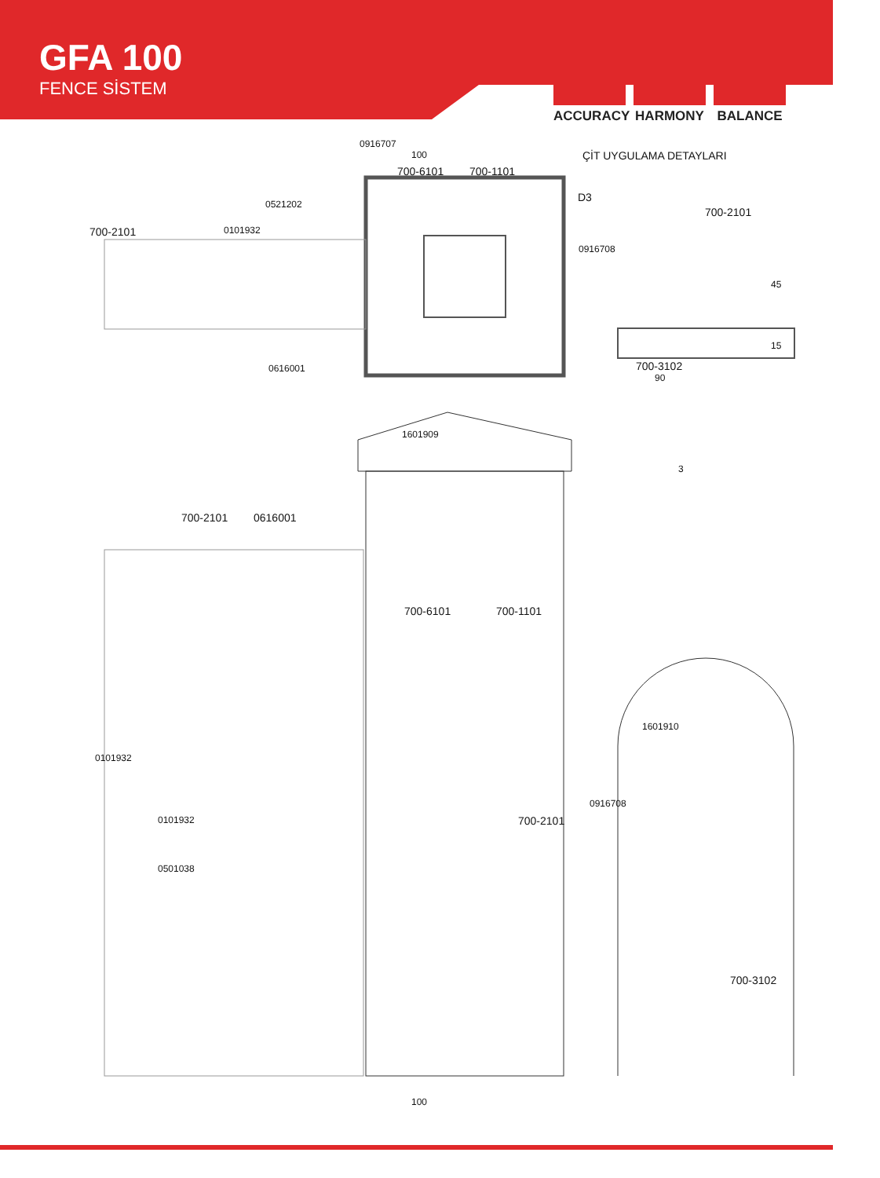GFA 100
FENCE SİSTEM
ACCURACY HARMONY BALANCE
0916707
100
700-6101 700-1101
ÇİT UYGULAMA DETAYLARI
D3
700-2101
0521202
0101932
700-2101
0916708
45
15
0616001 700-3102
90
1601909
3
700-2101 0616001
700-6101 700-1101
1601910
0101932
0916708
0101932 700-2101
0501038
700-3102
100